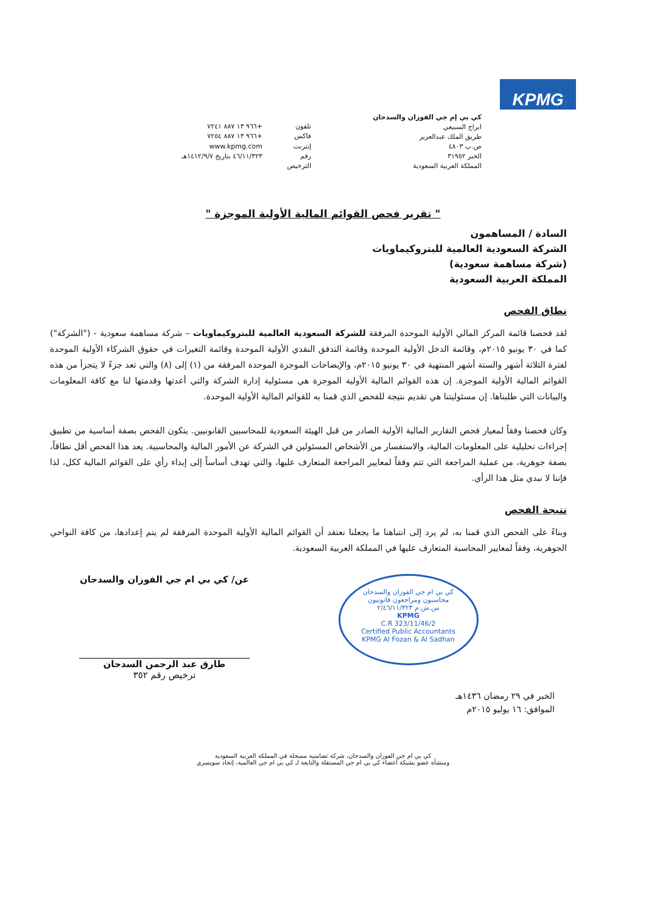KPMG
كي بي إم جي الفوزان والسدحان
ابراج السبيعي
طريق الملك عبدالعزيز
ص.ب ٤٨٠٣
الخبر ٣١٩٥٢
المملكة العربية السعودية
تلفون +٩٦٦ ١٣ ٨٨٧ ٧٢٤١ فاكس +٩٦٦ ١٣ ٨٨٧ ٧٢٥٤ إنترنت www.kpmg.com رقم الترخيص ٤٦/١١/٣٢٣ بتاريخ ١٤١٢/٩/٧هـ
" تقرير فحص القوائم المالية الأولية الموجزة "
السادة / المساهمون
الشركة السعودية العالمية للبتروكيماويات
(شركة مساهمة سعودية)
المملكة العربية السعودية
نطاق الفحص
لقد فحصنا قائمة المركز المالي الأولية الموحدة المرفقة للشركة السعودية العالمية للبتروكيماويات – شركة مساهمة سعودية - ("الشركة") كما في ٣٠ يونيو ٢٠١٥م، وقائمة الدخل الأولية الموحدة وقائمة التدفق النقدي الأولية الموحدة وقائمة التغيرات في حقوق الشركاء الأولية الموحدة لفترة الثلاثة أشهر والستة أشهر المنتهية في ٣٠ يونيو ٢٠١٥م، والإيضاحات الموجزة الموحدة المرفقة من (١) إلى (٨) والتي تعد جزءً لا يتجزأ من هذه القوائم المالية الأولية الموجزة. إن هذه القوائم المالية الأولية الموجزة هي مسئولية إدارة الشركة والتي أعدتها وقدمتها لنا مع كافة المعلومات والبيانات التي طلبناها. إن مسئوليتنا هي تقديم نتيجة للفحص الذي قمنا به للقوائم المالية الأولية الموحدة.
وكان فحصنا وفقاً لمعيار فحص التقارير المالية الأولية الصادر من قبل الهيئة السعودية للمحاسبين القانونيين. يتكون الفحص بصفة أساسية من تطبيق إجراءات تحليلية على المعلومات المالية، والاستفسار من الأشخاص المسئولين في الشركة عن الأمور المالية والمحاسبية. يعد هذا الفحص أقل نطاقاً، بصفة جوهرية، من عملية المراجعة التي تتم وفقاً لمعايير المراجعة المتعارف عليها، والتي تهدف أساساً إلى إبداء رأي على القوائم المالية ككل، لذا فإننا لا نبدي مثل هذا الرأي.
نتيجة الفحص
وبناءً على الفحص الذي قمنا به، لم يرد إلى انتباهنا ما يجعلنا نعتقد أن القوائم المالية الأولية الموحدة المرفقة لم يتم إعدادها، من كافة النواحي الجوهرية، وفقاً لمعايير المحاسبة المتعارف عليها في المملكة العربية السعودية.
كي بي ام جي الفوزان والسدحان
محاسبون ومراجعون قانونيون
س.ش.م ٢/٤٦/١١/٣٢٣
KPMG
C.R 323/11/46/2
Certified Public Accountants
KPMG Al Fozan & Al Sadhan
عن/ كي بي ام جي الفوزان والسدحان
طارق عبد الرحمن السدحان
ترخيص رقم ٣٥٢
الخبر في ٢٩ رمضان ١٤٣٦هـ
الموافق: ١٦ يوليو ٢٠١٥م
كي بي ام جي الفوزان والسدحان، شركة تضامنية مسجلة في المملكة العربية السعودية
ومنشأة عضو بشبكة أعضاء كي بي ام جي المستقلة والتابعة لـ كي بي ام جي العالمية، إتحاد سويسري